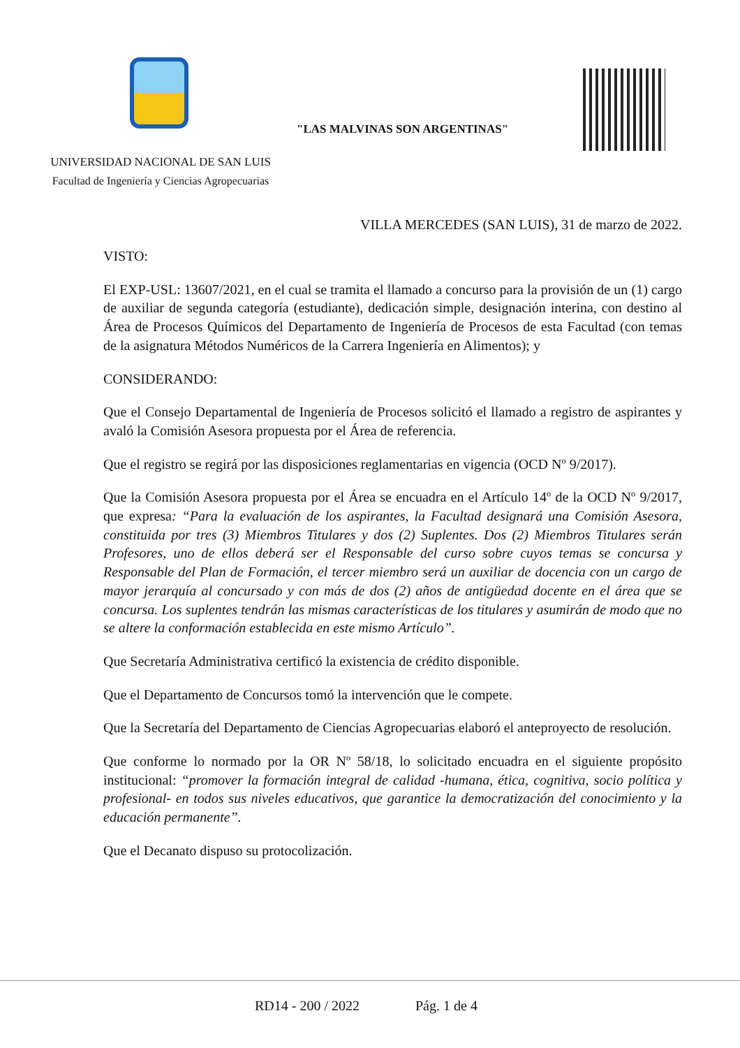"LAS MALVINAS SON ARGENTINAS"
UNIVERSIDAD NACIONAL DE SAN LUIS
Facultad de Ingeniería y Ciencias Agropecuarias
VILLA MERCEDES (SAN LUIS), 31 de marzo de 2022.
VISTO:
El EXP-USL: 13607/2021, en el cual se tramita el llamado a concurso para la provisión de un (1) cargo de auxiliar de segunda categoría (estudiante), dedicación simple, designación interina, con destino al Área de Procesos Químicos del Departamento de Ingeniería de Procesos de esta Facultad (con temas de la asignatura Métodos Numéricos de la Carrera Ingeniería en Alimentos); y
CONSIDERANDO:
Que el Consejo Departamental de Ingeniería de Procesos solicitó el llamado a registro de aspirantes y avaló la Comisión Asesora propuesta por el Área de referencia.
Que el registro se regirá por las disposiciones reglamentarias en vigencia (OCD Nº 9/2017).
Que la Comisión Asesora propuesta por el Área se encuadra en el Artículo 14º de la OCD Nº 9/2017, que expresa: “Para la evaluación de los aspirantes, la Facultad designará una Comisión Asesora, constituida por tres (3) Miembros Titulares y dos (2) Suplentes. Dos (2) Miembros Titulares serán Profesores, uno de ellos deberá ser el Responsable del curso sobre cuyos temas se concursa y Responsable del Plan de Formación, el tercer miembro será un auxiliar de docencia con un cargo de mayor jerarquía al concursado y con más de dos (2) años de antigüedad docente en el área que se concursa. Los suplentes tendrán las mismas características de los titulares y asumirán de modo que no se altere la conformación establecida en este mismo Artículo”.
Que Secretaría Administrativa certificó la existencia de crédito disponible.
Que el Departamento de Concursos tomó la intervención que le compete.
Que la Secretaría del Departamento de Ciencias Agropecuarias elaboró el anteproyecto de resolución.
Que conforme lo normado por la OR Nº 58/18, lo solicitado encuadra en el siguiente propósito institucional: “promover la formación integral de calidad -humana, ética, cognitiva, socio política y profesional- en todos sus niveles educativos, que garantice la democratización del conocimiento y la educación permanente”.
Que el Decanato dispuso su protocolización.
RD14 - 200 / 2022 Pág. 1 de 4